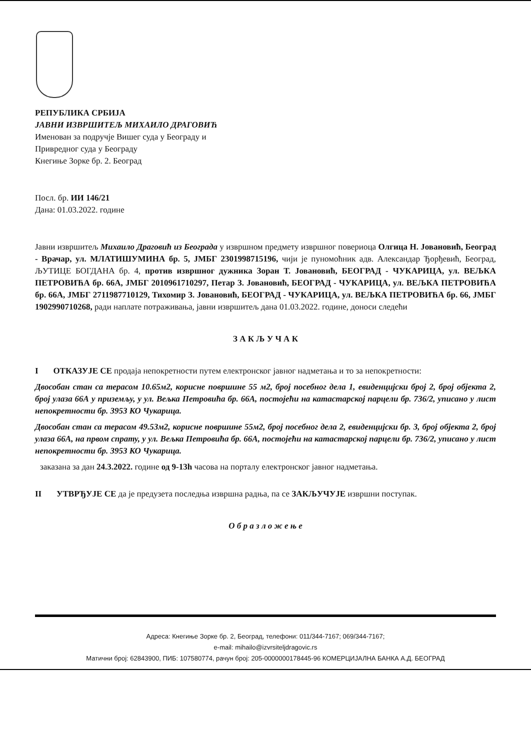РЕПУБЛИКА СРБИЈА
ЈАВНИ ИЗВРШИТЕЉ МИХАИЛО ДРАГОВИЋ
Именован за подручје Вишег суда у Београду и
Привредног суда у Београду
Кнегиње Зорке бр. 2. Београд
Посл. бр. ИИ 146/21
Дана: 01.03.2022. године
Јавни извршитељ Михаило Драговић из Београда у извршном предмету извршног повериоца Олгица Н. Јовановић, Београд - Врачар, ул. МЛАТИШУМИНА бр. 5, ЈМБГ 2301998715196, чији је пуномоћник адв. Александар Ђорђевић, Београд, ЉУТИЦЕ БОГДАНА бр. 4, против извршног дужника Зоран Т. Јовановић, БЕОГРАД - ЧУКАРИЦА, ул. ВЕЉКА ПЕТРОВИЋА бр. 66А, ЈМБГ 2010961710297, Петар З. Јовановић, БЕОГРАД - ЧУКАРИЦА, ул. ВЕЉКА ПЕТРОВИЋА бр. 66А, ЈМБГ 2711987710129, Тихомир З. Јовановић, БЕОГРАД - ЧУКАРИЦА, ул. ВЕЉКА ПЕТРОВИЋА бр. 66, ЈМБГ 1902990710268, ради наплате потраживања, јавни извршитељ дана 01.03.2022. године, доноси следећи
З А К Љ У Ч А К
I ОТКАЗУЈЕ СЕ продаја непокретности путем електронског јавног надметања и то за непокретности:
Двособан стан са терасом 10.65м2, корисне површине 55 м2, број посебног дела 1, евиденцијски број 2, број објекта 2, број улаза 66А у приземљу, у ул. Вељка Петровића бр. 66А, постојећи на катастарској парцели бр. 736/2, уписано у лист непокретности бр. 3953 КО Чукарица.
Двособан стан са терасом 49.53м2, корисне површине 55м2, број посебног дела 2, евиденцијски бр. 3, број објекта 2, број улаза 66А, на првом спрату, у ул. Вељка Петровића бр. 66А, постојећи на катастарској парцели бр. 736/2, уписано у лист непокретности бр. 3953 КО Чукарица.
заказана за дан 24.3.2022. године од 9-13h часова на порталу електронског јавног надметања.
II УТВРЂУЈЕ СЕ да је предузета последња извршна радња, па се ЗАКЉУЧУЈЕ извршни поступак.
О б р а з л о ж е њ е
Адреса: Кнегиње Зорке бр. 2, Београд, телефони: 011/344-7167; 069/344-7167;
e-mail: mihailo@izvrsiteljdragovic.rs
Матични број: 62843900, ПИБ: 107580774, рачун број: 205-0000000178445-96 КОМЕРЦИЈАЛНА БАНКА А.Д. БЕОГРАД